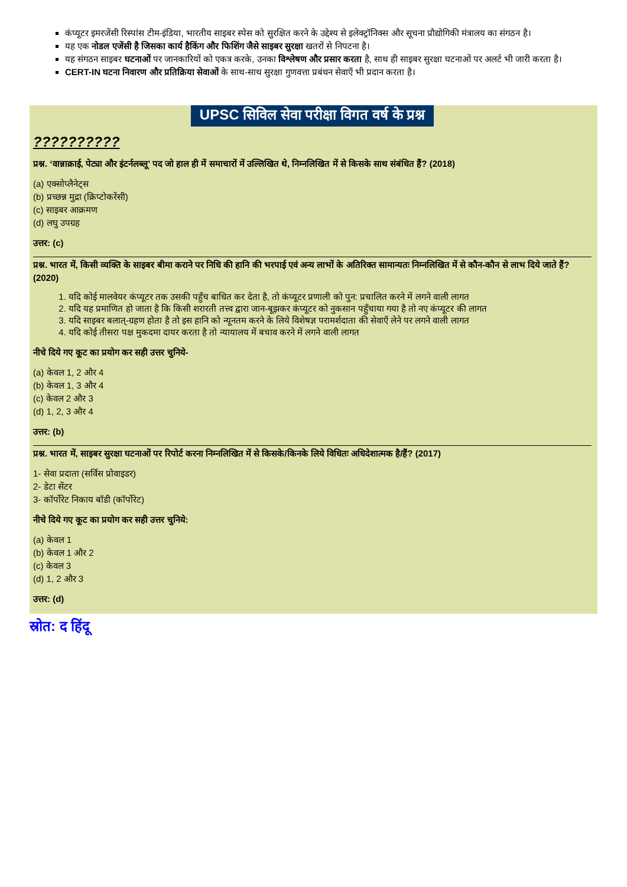कंप्यूटर इमरजेंसी रिस्पांस टीम-इंडिया, भारतीय साइबर स्पेस को सुरक्षित करने के उद्देश्य से इलेक्ट्रॉनिक्स और सूचना प्रौद्योगिकी मंत्रालय का संगठन है।
यह एक नोडल एजेंसी है जिसका कार्य हैकिंग और फिशिंग जैसे साइबर सुरक्षा खतरों से निपटना है।
यह संगठन साइबर घटनाओं पर जानकारियों को एकत्र करके, उनका विश्लेषण और प्रसार करता है, साथ ही साइबर सुरक्षा घटनाओं पर अलर्ट भी जारी करता है।
CERT-IN घटना निवारण और प्रतिक्रिया सेवाओं के साथ-साथ सुरक्षा गुणवत्ता प्रबंधन सेवाएँ भी प्रदान करता है।
UPSC सिविल सेवा परीक्षा विगत वर्ष के प्रश्न
??????????
प्रश्न. ‘वान्नाक्राई, पेट्या और इंटर्नलब्लू’ पद जो हाल ही में समाचारों में उल्लिखित थे, निम्नलिखित में से किसके साथ संबंधित हैं? (2018)
(a) एक्सोप्लैनेट्स
(b) प्रच्छन्न मुद्रा (क्रिप्टोकरेंसी)
(c) साइबर आक्रमण
(d) लघु उपग्रह
उत्तर: (c)
प्रश्न. भारत में, किसी व्यक्ति के साइबर बीमा कराने पर निधि की हानि की भरपाई एवं अन्य लाभों के अतिरिक्त सामान्यतः निम्नलिखित में से कौन-कौन से लाभ दिये जाते हैं? (2020)
1. यदि कोई मालवेयर कंप्यूटर तक उसकी पहुँच बाधित कर देता है, तो कंप्यूटर प्रणाली को पुन: प्रचालित करने में लगने वाली लागत
2. यदि यह प्रमाणित हो जाता है कि किसी शरारती तत्त्व द्वारा जान-बूझकर कंप्यूटर को नुकसान पहुँचाया गया है तो नए कंप्यूटर की लागत
3. यदि साइबर बलात्-ग्रहण होता है तो इस हानि को न्यूनतम करने के लिये विशेषज्ञ परामर्शदाता की सेवाएँ लेने पर लगने वाली लागत
4. यदि कोई तीसरा पक्ष मुकदमा दायर करता है तो न्यायालय में बचाव करने में लगने वाली लागत
नीचे दिये गए कूट का प्रयोग कर सही उत्तर चुनिये-
(a) केवल 1, 2 और 4
(b) केवल 1, 3 और 4
(c) केवल 2 और 3
(d) 1, 2, 3 और 4
उत्तर: (b)
प्रश्न. भारत में, साइबर सुरक्षा घटनाओं पर रिपोर्ट करना निम्नलिखित में से किसके/किनके लिये विधितः अधिदेशात्मक है/हैं? (2017)
1- सेवा प्रदाता (सर्विस प्रोवाइडर)
2- डेटा सेंटर
3- कॉर्पोरेट निकाय बॉडी (कॉर्पोरेट)
नीचे दिये गए कूट का प्रयोग कर सही उत्तर चुनिये:
(a) केवल 1
(b) केवल 1 और 2
(c) केवल 3
(d) 1, 2 और 3
उत्तर: (d)
स्रोत: द हिंदू